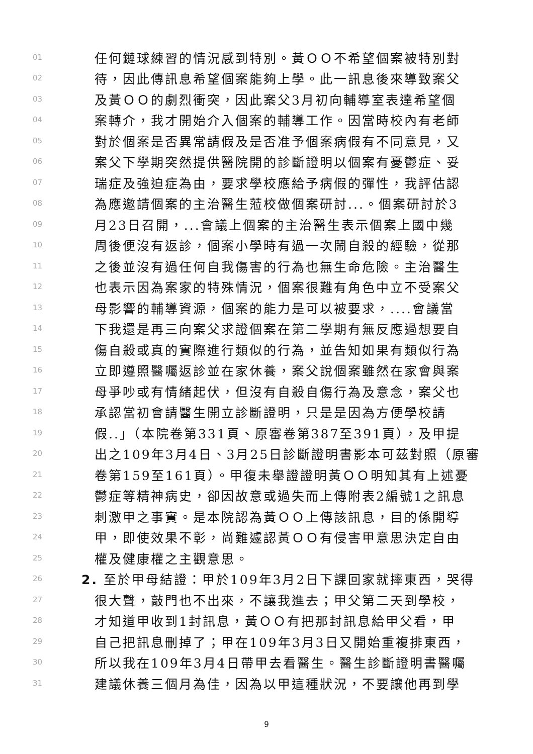01 任何鏈球練習的情況感到特別。黃ＯＯ不希望個案被特別對
02 待，因此傳訊息希望個案能夠上學。此一訊息後來導致案父
03 及黃ＯＯ的劇烈衝突，因此案父3月初向輔導室表達希望個
04 案轉介，我才開始介入個案的輔導工作。因當時校內有老師
05 對於個案是否異常請假及是否准予個案病假有不同意見，又
06 案父下學期突然提供醫院開的診斷證明以個案有憂鬱症、妥
07 瑞症及強迫症為由，要求學校應給予病假的彈性，我評估認
08 為應邀請個案的主治醫生蒞校做個案研討...。個案研討於3
09 月23日召開，...會議上個案的主治醫生表示個案上國中幾
10 周後便沒有返診，個案小學時有過一次鬧自殺的經驗，從那
11 之後並沒有過任何自我傷害的行為也無生命危險。主治醫生
12 也表示因為案家的特殊情況，個案很難有角色中立不受案父
13 母影響的輔導資源，個案的能力是可以被要求，....會議當
14 下我還是再三向案父求證個案在第二學期有無反應過想要自
15 傷自殺或真的實際進行類似的行為，並告知如果有類似行為
16 立即遵照醫囑返診並在家休養，案父說個案雖然在家會與案
17 母爭吵或有情緒起伏，但沒有自殺自傷行為及意念，案父也
18 承認當初會請醫生開立診斷證明，只是是因為方便學校請
19 假..」（本院卷第331頁、原審卷第387至391頁），及甲提
20 出之109年3月4日、3月25日診斷證明書影本可茲對照（原審
21 卷第159至161頁）。甲復未舉證證明黃ＯＯ明知其有上述憂
22 鬱症等精神病史，卻因故意或過失而上傳附表2編號1之訊息
23 刺激甲之事實。是本院認為黃ＯＯ上傳該訊息，目的係開導
24 甲，即使效果不彰，尚難遽認黃ＯＯ有侵害甲意思決定自由
25 權及健康權之主觀意思。
26 2. 至於甲母結證：甲於109年3月2日下課回家就摔東西，哭得
27 很大聲，敲門也不出來，不讓我進去；甲父第二天到學校，
28 才知道甲收到1封訊息，黃ＯＯ有把那封訊息給甲父看，甲
29 自己把訊息刪掉了；甲在109年3月3日又開始重複排東西，
30 所以我在109年3月4日帶甲去看醫生。醫生診斷證明書醫囑
31 建議休養三個月為佳，因為以甲這種狀況，不要讓他再到學
9